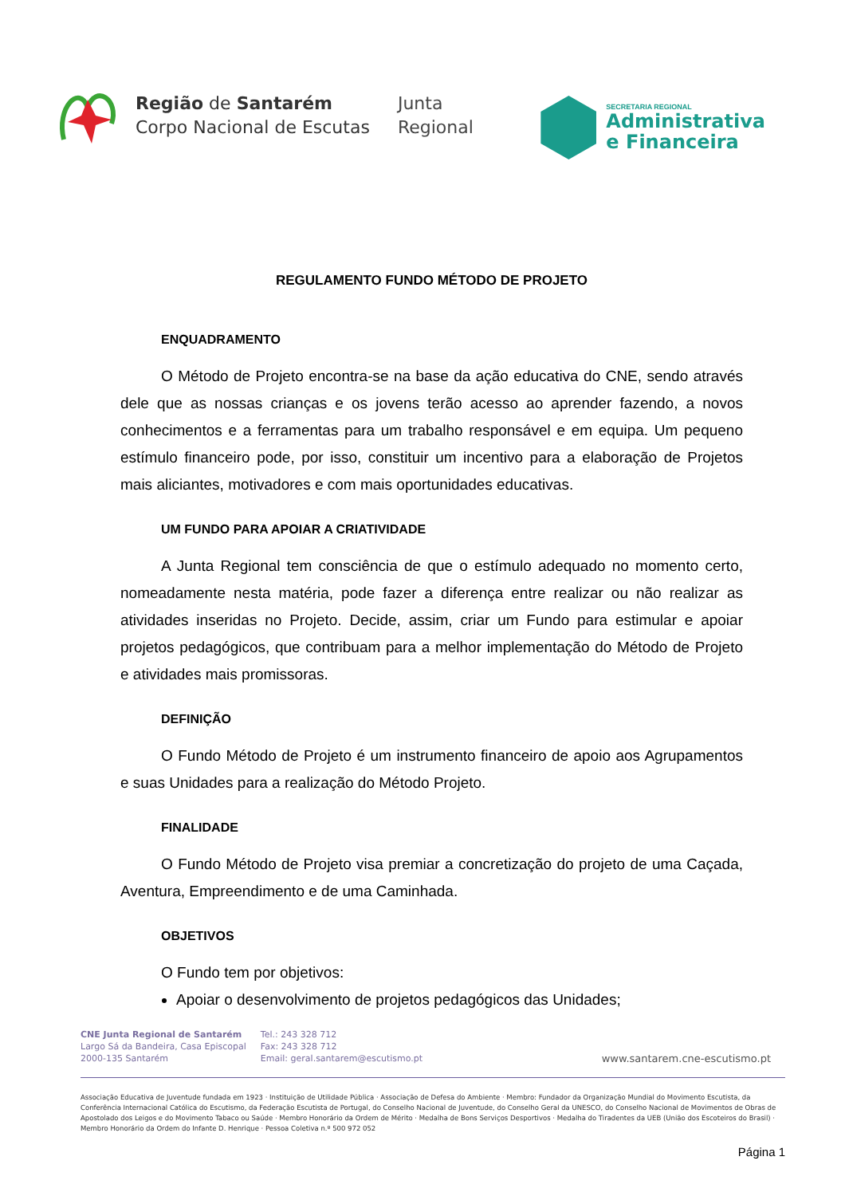Região de Santarém
Corpo Nacional de Escutas
Junta
Regional
SECRETARIA REGIONAL
Administrativa
e Financeira
REGULAMENTO FUNDO MÉTODO DE PROJETO
ENQUADRAMENTO
O Método de Projeto encontra-se na base da ação educativa do CNE, sendo através dele que as nossas crianças e os jovens terão acesso ao aprender fazendo, a novos conhecimentos e a ferramentas para um trabalho responsável e em equipa. Um pequeno estímulo financeiro pode, por isso, constituir um incentivo para a elaboração de Projetos mais aliciantes, motivadores e com mais oportunidades educativas.
UM FUNDO PARA APOIAR A CRIATIVIDADE
A Junta Regional tem consciência de que o estímulo adequado no momento certo, nomeadamente nesta matéria, pode fazer a diferença entre realizar ou não realizar as atividades inseridas no Projeto. Decide, assim, criar um Fundo para estimular e apoiar projetos pedagógicos, que contribuam para a melhor implementação do Método de Projeto e atividades mais promissoras.
DEFINIÇÃO
O Fundo Método de Projeto é um instrumento financeiro de apoio aos Agrupamentos e suas Unidades para a realização do Método Projeto.
FINALIDADE
O Fundo Método de Projeto visa premiar a concretização do projeto de uma Caçada, Aventura, Empreendimento e de uma Caminhada.
OBJETIVOS
O Fundo tem por objetivos:
Apoiar o desenvolvimento de projetos pedagógicos das Unidades;
CNE Junta Regional de Santarém
Largo Sá da Bandeira, Casa Episcopal
2000-135 Santarém
Tel.: 243 328 712
Fax: 243 328 712
Email: geral.santarem@escutismo.pt
www.santarem.cne-escutismo.pt
Associação Educativa de Juventude fundada em 1923 · Instituição de Utilidade Pública · Associação de Defesa do Ambiente · Membro: Fundador da Organização Mundial do Movimento Escutista, da Conferência Internacional Católica do Escutismo, da Federação Escutista de Portugal, do Conselho Nacional de Juventude, do Conselho Geral da UNESCO, do Conselho Nacional de Movimentos de Obras de Apostolado dos Leigos e do Movimento Tabaco ou Saúde · Membro Honorário da Ordem de Mérito · Medalha de Bons Serviços Desportivos · Medalha do Tiradentes da UEB (União dos Escoteiros do Brasil) · Membro Honorário da Ordem do Infante D. Henrique · Pessoa Coletiva n.º 500 972 052
Página 1